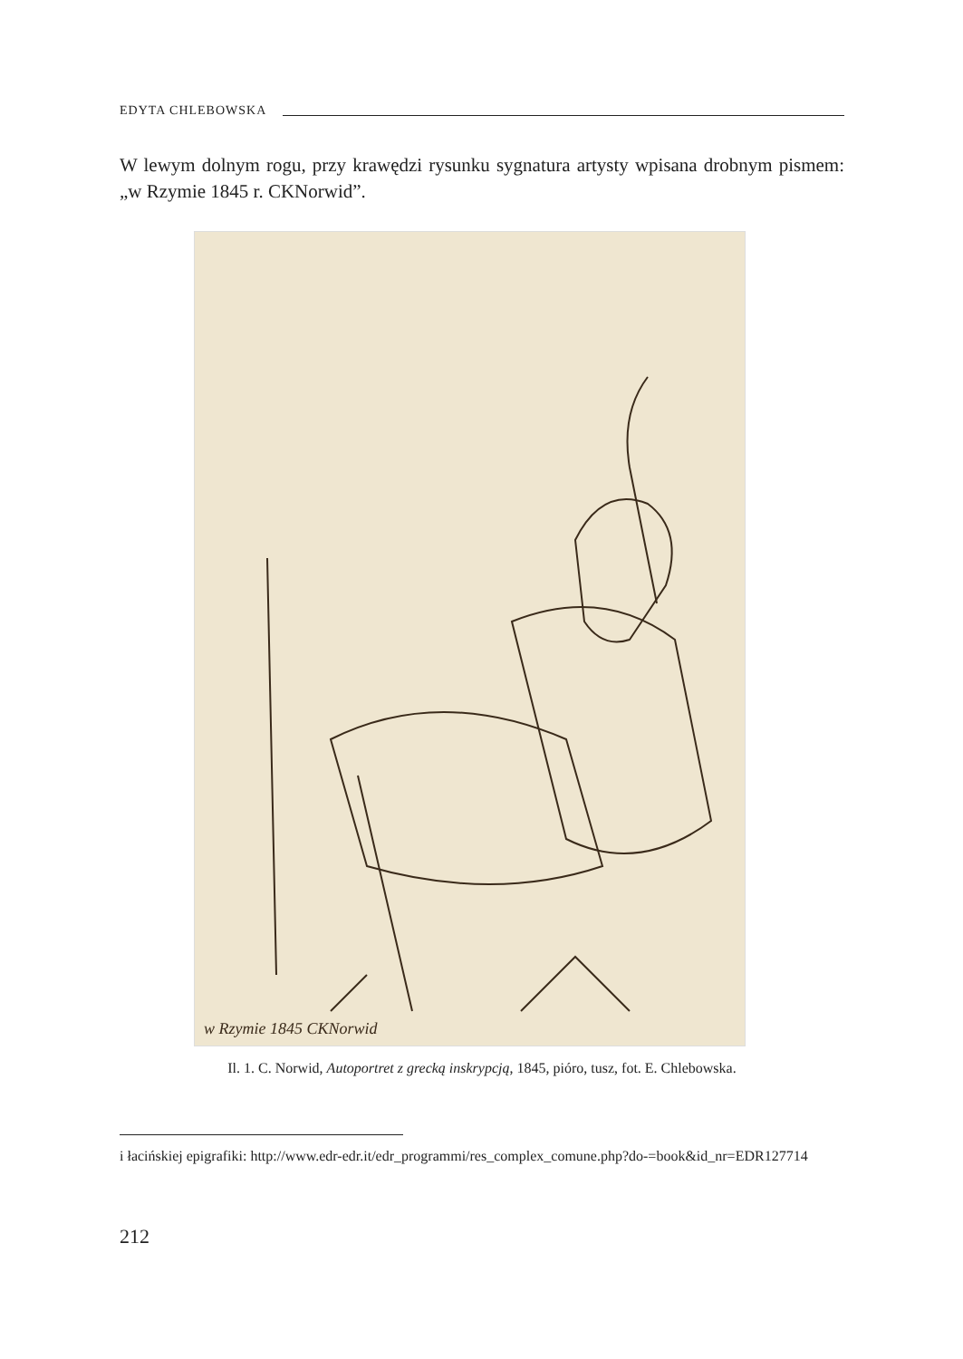EDYTA CHLEBOWSKA
W lewym dolnym rogu, przy krawędzi rysunku sygnatura artysty wpisana drobnym pismem: „w Rzymie 1845 r. CKNorwid”.
w Rzymie 1845 CKNorwid
Il. 1. C. Norwid, Autoportret z grecką inskrypcją, 1845, pióro, tusz, fot. E. Chlebowska.
i łacińskiej epigrafiki: http://www.edr-edr.it/edr_programmi/res_complex_comune.php?do-=book&id_nr=EDR127714
212